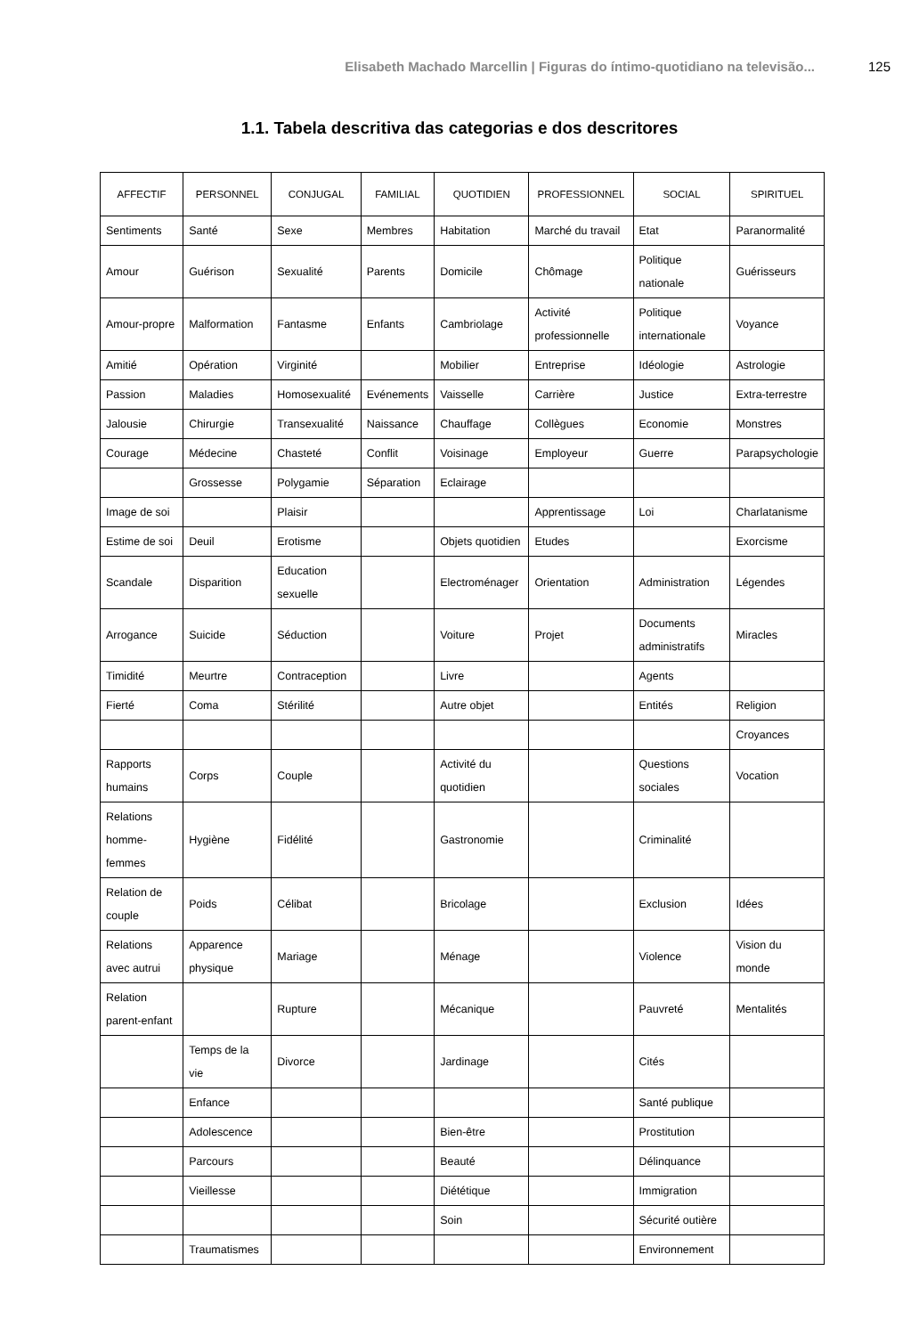Elisabeth Machado Marcellin | Figuras do íntimo-quotidiano na televisão... 125
1.1. Tabela descritiva das categorias e dos descritores
| AFFECTIF | PERSONNEL | CONJUGAL | FAMILIAL | QUOTIDIEN | PROFESSIONNEL | SOCIAL | SPIRITUEL |
| --- | --- | --- | --- | --- | --- | --- | --- |
| Sentiments | Santé | Sexe | Membres | Habitation | Marché du travail | Etat | Paranormalité |
| Amour | Guérison | Sexualité | Parents | Domicile | Chômage | Politique nationale | Guérisseurs |
| Amour-propre | Malformation | Fantasme | Enfants | Cambriolage | Activité professionnelle | Politique internationale | Voyance |
| Amitié | Opération | Virginité | | Mobilier | Entreprise | Idéologie | Astrologie |
| Passion | Maladies | Homosexualité | Evénements | Vaisselle | Carrière | Justice | Extra-terrestre |
| Jalousie | Chirurgie | Transexualité | Naissance | Chauffage | Collègues | Economie | Monstres |
| Courage | Médecine | Chasteté | Conflit | Voisinage | Employeur | Guerre | Parapsychologie |
| | Grossesse | Polygamie | Séparation | Eclairage | | | |
| Image de soi | | Plaisir | | | Apprentissage | Loi | Charlatanisme |
| Estime de soi | Deuil | Erotisme | | Objets quotidien | Etudes | | Exorcisme |
| Scandale | Disparition | Education sexuelle | | Electroménager | Orientation | Administration | Légendes |
| Arrogance | Suicide | Séduction | | Voiture | Projet | Documents administratifs | Miracles |
| Timidité | Meurtre | Contraception | | Livre | | Agents | |
| Fierté | Coma | Stérilité | | Autre objet | | Entités | Religion |
| | | | | | | | Croyances |
| Rapports humains | Corps | Couple | | Activité du quotidien | | Questions sociales | Vocation |
| Relations homme-femmes | Hygiène | Fidélité | | Gastronomie | | Criminalité | |
| Relation de couple | Poids | Célibat | | Bricolage | | Exclusion | Idées |
| Relations avec autrui | Apparence physique | Mariage | | Ménage | | Violence | Vision du monde |
| Relation parent-enfant | | Rupture | | Mécanique | | Pauvreté | Mentalités |
| | Temps de la vie | Divorce | | Jardinage | | Cités | |
| | Enfance | | | | | Santé publique | |
| | Adolescence | | | Bien-être | | Prostitution | |
| | Parcours | | | Beauté | | Délinquance | |
| | Vieillesse | | | Diététique | | Immigration | |
| | | | | Soin | | Sécurité outière | |
| | Traumatismes | | | | | Environnement | |